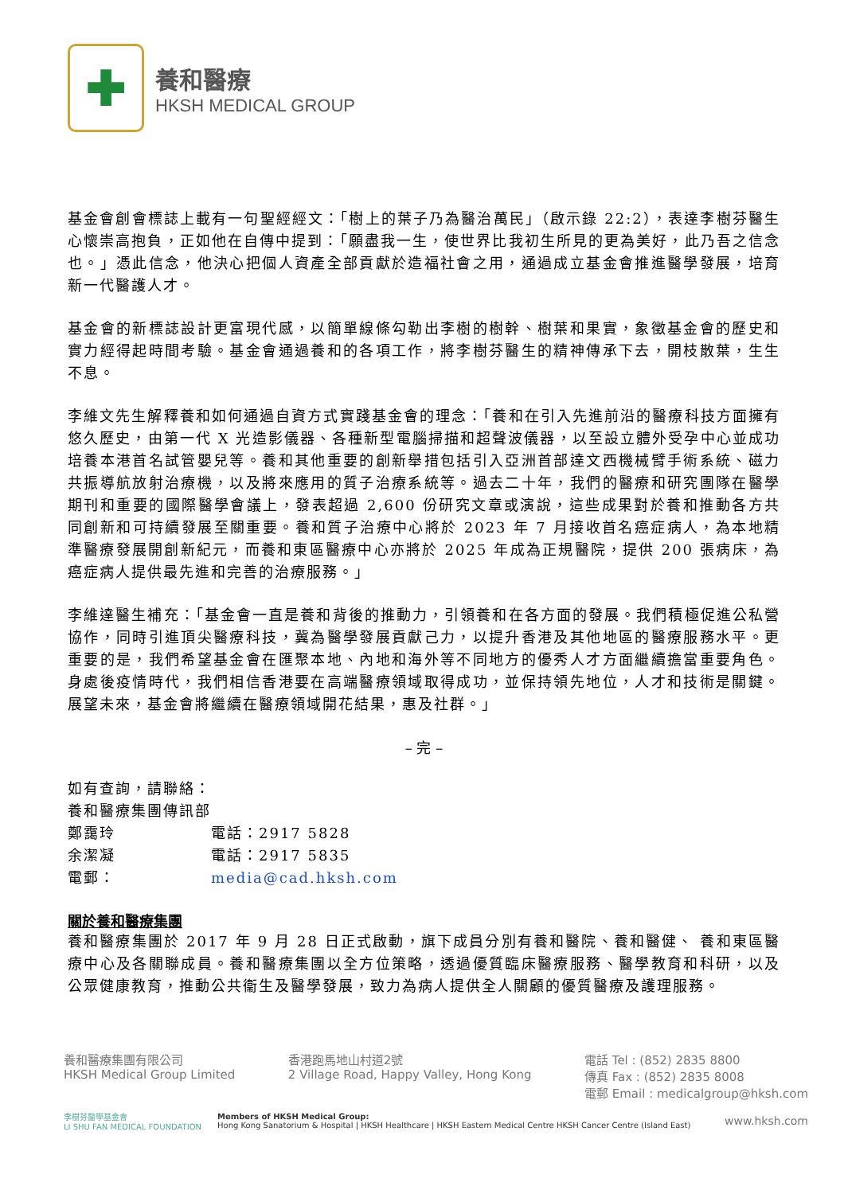✚
養和醫療
HKSH MEDICAL GROUP
基金會創會標誌上載有一句聖經經文：「樹上的葉子乃為醫治萬民」（啟示錄 22:2），表達李樹芬醫生心懷崇高抱負，正如他在自傳中提到：「願盡我一生，使世界比我初生所見的更為美好，此乃吾之信念也。」憑此信念，他決心把個人資產全部貢獻於造福社會之用，通過成立基金會推進醫學發展，培育新一代醫護人才。
基金會的新標誌設計更富現代感，以簡單線條勾勒出李樹的樹幹、樹葉和果實，象徵基金會的歷史和實力經得起時間考驗。基金會通過養和的各項工作，將李樹芬醫生的精神傳承下去，開枝散葉，生生不息。
李維文先生解釋養和如何通過自資方式實踐基金會的理念：「養和在引入先進前沿的醫療科技方面擁有悠久歷史，由第一代 X 光造影儀器、各種新型電腦掃描和超聲波儀器，以至設立體外受孕中心並成功培養本港首名試管嬰兒等。養和其他重要的創新舉措包括引入亞洲首部達文西機械臂手術系統、磁力共振導航放射治療機，以及將來應用的質子治療系統等。過去二十年，我們的醫療和研究團隊在醫學期刊和重要的國際醫學會議上，發表超過 2,600 份研究文章或演說，這些成果對於養和推動各方共同創新和可持續發展至關重要。養和質子治療中心將於 2023 年 7 月接收首名癌症病人，為本地精準醫療發展開創新紀元，而養和東區醫療中心亦將於 2025 年成為正規醫院，提供 200 張病床，為癌症病人提供最先進和完善的治療服務。」
李維達醫生補充：「基金會一直是養和背後的推動力，引領養和在各方面的發展。我們積極促進公私營協作，同時引進頂尖醫療科技，冀為醫學發展貢獻己力，以提升香港及其他地區的醫療服務水平。更重要的是，我們希望基金會在匯聚本地、內地和海外等不同地方的優秀人才方面繼續擔當重要角色。身處後疫情時代，我們相信香港要在高端醫療領域取得成功，並保持領先地位，人才和技術是關鍵。展望未來，基金會將繼續在醫療領域開花結果，惠及社群。」
– 完 –
如有查詢，請聯絡：
養和醫療集團傳訊部
鄭靄玲 電話：2917 5828
余潔凝 電話：2917 5835
電郵： media@cad.hksh.com
關於養和醫療集團
養和醫療集團於 2017 年 9 月 28 日正式啟動，旗下成員分別有養和醫院、養和醫健、 養和東區醫療中心及各關聯成員。養和醫療集團以全方位策略，透過優質臨床醫療服務、醫學教育和科研，以及公眾健康教育，推動公共衞生及醫學發展，致力為病人提供全人關顧的優質醫療及護理服務。
養和醫療集團有限公司
HKSH Medical Group Limited
香港跑馬地山村道2號
2 Village Road, Happy Valley, Hong Kong
電話 Tel : (852) 2835 8800
傳真 Fax : (852) 2835 8008
電郵 Email : medicalgroup@hksh.com
李樹芬醫學基金會
LI SHU FAN MEDICAL FOUNDATION
Members of HKSH Medical Group:
Hong Kong Sanatorium & Hospital | HKSH Healthcare | HKSH Eastern Medical Centre HKSH Cancer Centre (Island East)
www.hksh.com